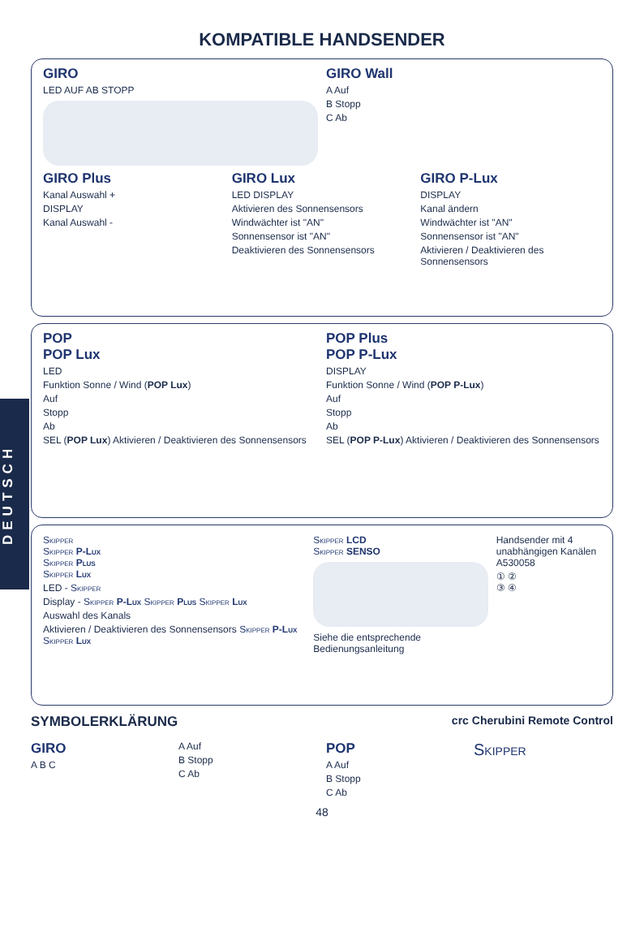DEUTSCH
KOMPATIBLE HANDSENDER
GIRO
LED AUF AB STOPP
GIRO Wall
A Auf
B Stopp
C Ab
GIRO Plus
Kanal Auswahl +
DISPLAY
Kanal Auswahl -
GIRO Lux
LED DISPLAY
Aktivieren des Sonnensensors
Windwächter ist "AN"
Sonnensensor ist "AN"
Deaktivieren des Sonnensensors
GIRO P-Lux
DISPLAY
Kanal ändern
Windwächter ist "AN"
Sonnensensor ist "AN"
Aktivieren / Deaktivieren des Sonnensensors
POP
POP Lux
LED
Funktion Sonne / Wind (POP Lux)
Auf
Stopp
Ab
SEL (POP Lux) Aktivieren / Deaktivieren des Sonnensensors
POP Plus
POP P-Lux
DISPLAY
Funktion Sonne / Wind (POP P-Lux)
Auf
Stopp
Ab
SEL (POP P-Lux) Aktivieren / Deaktivieren des Sonnensensors
Skipper
Skipper P-Lux
Skipper Plus
Skipper Lux
LED - Skipper
Display - Skipper P-Lux Skipper Plus Skipper Lux
Auswahl des Kanals
Aktivieren / Deaktivieren des Sonnensensors Skipper P-Lux Skipper Lux
Skipper LCD
Skipper SENSO
Siehe die entsprechende Bedienungsanleitung
Handsender mit 4 unabhängigen Kanälen A530058
① ②
③ ④
SYMBOLERKLÄRUNG crc Cherubini Remote Control
GIRO
A B C
A Auf
B Stopp
C Ab
POP
A Auf
B Stopp
C Ab
Skipper
48